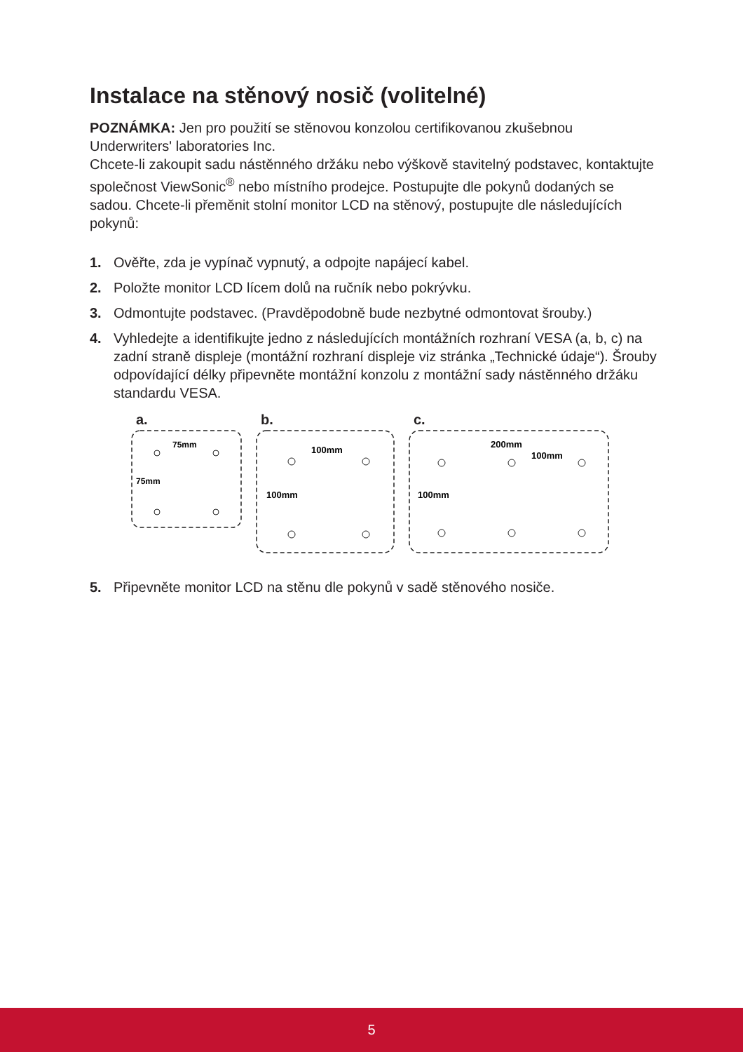Instalace na stěnový nosič (volitelné)
POZNÁMKA: Jen pro použití se stěnovou konzolou certifikovanou zkušebnou Underwriters' laboratories Inc.
Chcete-li zakoupit sadu nástěnného držáku nebo výškově stavitelný podstavec, kontaktujte společnost ViewSonic<sup>®</sup> nebo místního prodejce. Postupujte dle pokynů dodaných se sadou. Chcete-li přeměnit stolní monitor LCD na stěnový, postupujte dle následujících pokynů:
1. Ověřte, zda je vypínač vypnutý, a odpojte napájecí kabel.
2. Položte monitor LCD lícem dolů na ručník nebo pokrývku.
3. Odmontujte podstavec. (Pravděpodobně bude nezbytné odmontovat šrouby.)
4. Vyhledejte a identifikujte jedno z následujících montážních rozhraní VESA (a, b, c) na zadní straně displeje (montážní rozhraní displeje viz stránka „Technické údaje“). Šrouby odpovídající délky připevněte montážní konzolu z montážní sady nástěnného držáku standardu VESA.
a.
75mm
75mm
b.
100mm
100mm
c.
200mm
100mm
100mm
5. Připevněte monitor LCD na stěnu dle pokynů v sadě stěnového nosiče.
5